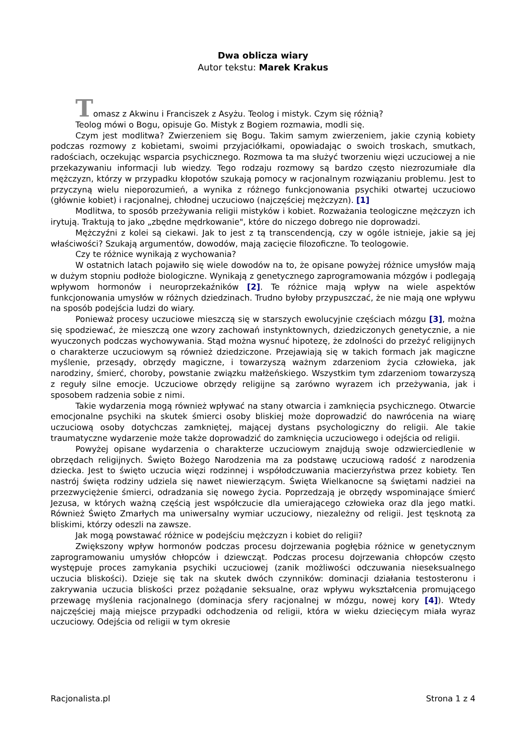Dwa oblicza wiary
Autor tekstu: Marek Krakus
Tomasz z Akwinu i Franciszek z Asyżu. Teolog i mistyk. Czym się różnią?
Teolog mówi o Bogu, opisuje Go. Mistyk z Bogiem rozmawia, modli się.
Czym jest modlitwa? Zwierzeniem się Bogu. Takim samym zwierzeniem, jakie czynią kobiety podczas rozmowy z kobietami, swoimi przyjaciółkami, opowiadając o swoich troskach, smutkach, radościach, oczekując wsparcia psychicznego. Rozmowa ta ma służyć tworzeniu więzi uczuciowej a nie przekazywaniu informacji lub wiedzy. Tego rodzaju rozmowy są bardzo często niezrozumiałe dla mężczyzn, którzy w przypadku kłopotów szukają pomocy w racjonalnym rozwiązaniu problemu. Jest to przyczyną wielu nieporozumień, a wynika z różnego funkcjonowania psychiki otwartej uczuciowo (głównie kobiet) i racjonalnej, chłodnej uczuciowo (najczęściej mężczyzn). [1]
Modlitwa, to sposób przeżywania religii mistyków i kobiet. Rozważania teologiczne mężczyzn ich irytują. Traktują to jako „zbędne mędrkowanie", które do niczego dobrego nie doprowadzi.
Mężczyźni z kolei są ciekawi. Jak to jest z tą transcendencją, czy w ogóle istnieje, jakie są jej właściwości? Szukają argumentów, dowodów, mają zacięcie filozoficzne. To teologowie.
Czy te różnice wynikają z wychowania?
W ostatnich latach pojawiło się wiele dowodów na to, że opisane powyżej różnice umysłów mają w dużym stopniu podłoże biologiczne. Wynikają z genetycznego zaprogramowania mózgów i podlegają wpływom hormonów i neuroprzekaźników [2]. Te różnice mają wpływ na wiele aspektów funkcjonowania umysłów w różnych dziedzinach. Trudno byłoby przypuszczać, że nie mają one wpływu na sposób podejścia ludzi do wiary.
Ponieważ procesy uczuciowe mieszczą się w starszych ewolucyjnie częściach mózgu [3], można się spodziewać, że mieszczą one wzory zachowań instynktownych, dziedziczonych genetycznie, a nie wyuczonych podczas wychowywania. Stąd można wysnuć hipotezę, że zdolności do przeżyć religijnych o charakterze uczuciowym są również dziedziczone. Przejawiają się w takich formach jak magiczne myślenie, przesądy, obrzędy magiczne, i towarzyszą ważnym zdarzeniom życia człowieka, jak narodziny, śmierć, choroby, powstanie związku małżeńskiego. Wszystkim tym zdarzeniom towarzyszą z reguły silne emocje. Uczuciowe obrzędy religijne są zarówno wyrazem ich przeżywania, jak i sposobem radzenia sobie z nimi.
Takie wydarzenia mogą również wpływać na stany otwarcia i zamknięcia psychicznego. Otwarcie emocjonalne psychiki na skutek śmierci osoby bliskiej może doprowadzić do nawrócenia na wiarę uczuciową osoby dotychczas zamkniętej, mającej dystans psychologiczny do religii. Ale takie traumatyczne wydarzenie może także doprowadzić do zamknięcia uczuciowego i odejścia od religii.
Powyżej opisane wydarzenia o charakterze uczuciowym znajdują swoje odzwierciedlenie w obrzędach religijnych. Święto Bożego Narodzenia ma za podstawę uczuciową radość z narodzenia dziecka. Jest to święto uczucia więzi rodzinnej i współodczuwania macierzyństwa przez kobiety. Ten nastrój święta rodziny udziela się nawet niewierzącym. Święta Wielkanocne są świętami nadziei na przezwyciężenie śmierci, odradzania się nowego życia. Poprzedzają je obrzędy wspominające śmierć Jezusa, w których ważną częścią jest współczucie dla umierającego człowieka oraz dla jego matki. Również Święto Zmarłych ma uniwersalny wymiar uczuciowy, niezależny od religii. Jest tęsknotą za bliskimi, którzy odeszli na zawsze.
Jak mogą powstawać różnice w podejściu mężczyzn i kobiet do religii?
Zwiększony wpływ hormonów podczas procesu dojrzewania pogłębia różnice w genetycznym zaprogramowaniu umysłów chłopców i dziewcząt. Podczas procesu dojrzewania chłopców często występuje proces zamykania psychiki uczuciowej (zanik możliwości odczuwania nieseksualnego uczucia bliskości). Dzieje się tak na skutek dwóch czynników: dominacji działania testosteronu i zakrywania uczucia bliskości przez pożądanie seksualne, oraz wpływu wykształcenia promującego przewagę myślenia racjonalnego (dominacja sfery racjonalnej w mózgu, nowej kory [4]). Wtedy najczęściej mają miejsce przypadki odchodzenia od religii, która w wieku dziecięcym miała wyraz uczuciowy. Odejścia od religii w tym okresie
Racjonalista.pl Strona 1 z 4